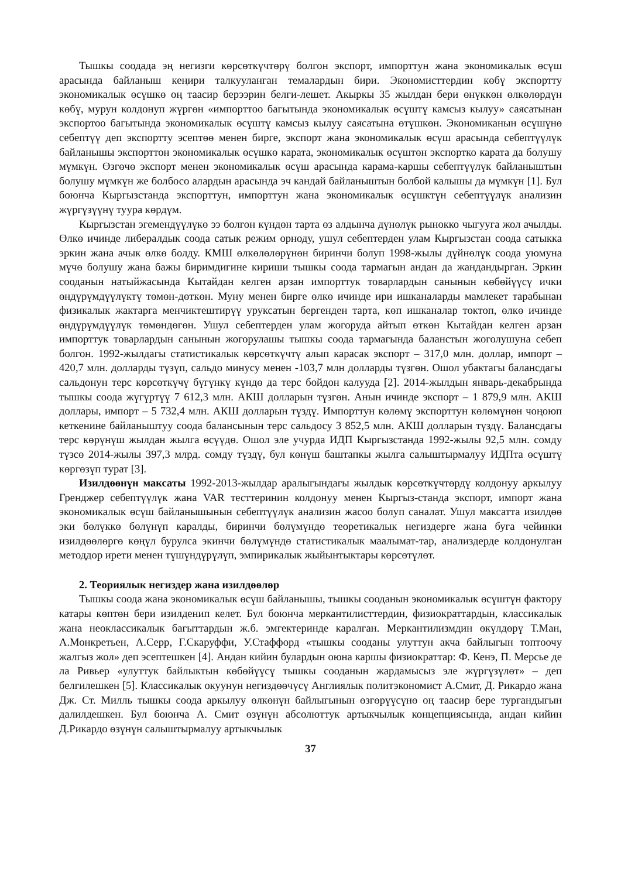Тышкы соодада эң негизги көрсөткүчтөрү болгон экспорт, импорттун жана экономикалык өсүш арасында байланыш кеңири талкууланган темалардын бири. Экономисттердин көбү экспортту экономикалык өсүшкө оң таасир берээрин белги-лешет. Акыркы 35 жылдан бери өнүккөн өлкөлөрдүн көбү, мурун колдонуп жүргөн «импорттоо багытында экономикалык өсүштү камсыз кылуу» саясатынан экспортоо багытында экономикалык өсүштү камсыз кылуу саясатына өтүшкөн. Экономиканын өсүшүнө себептүү деп экспортту эсептөө менен бирге, экспорт жана экономикалык өсүш арасында себептүүлүк байланышы экспорттон экономикалык өсүшкө карата, экономикалык өсүштөн экспортко карата да болушу мүмкүн. Өзгөчө экспорт менен экономикалык өсүш арасында карама-каршы себептүүлүк байланыштын болушу мүмкүн же болбосо алардын арасында эч кандай байланыштын болбой калышы да мүмкүн [1]. Бул боюнча Кыргызстанда экспорттун, импорттун жана экономикалык өсүшктүн себептүүлүк анализин жүргүзүүнү туура көрдүм.
Кыргызстан эгемендүүлүкө ээ болгон күндөн тарта өз алдынча дүнөлүк рынокко чыгууга жол ачылды. Өлкө ичинде либералдык соода сатык режим орноду, ушул себептерден улам Кыргызстан соода сатыкка эркин жана ачык өлкө болду. КМШ өлкөлөлөрүнөн биринчи болуп 1998-жылы дүйнөлүк соода уюмуна мүчө болушу жана бажы биримдигине кириши тышкы соода тармагын андан да жандандырган. Эркин сооданын натыйжасында Кытайдан келген арзан импорттук товарлардын санынын көбөйүүсү ички өндүрүмдүүлүктү төмөн-дөткөн. Муну менен бирге өлкө ичинде ири ишканаларды мамлекет тарабынан физикалык жактарга менчиктештирүү уруксатын бергенден тарта, көп ишканалар токтоп, өлкө ичинде өндүрүмдүүлүк төмөндөгөн. Ушул себептерден улам жогоруда айтып өткөн Кытайдан келген арзан импорттук товарлардын санынын жогорулашы тышкы соода тармагында баланстын жоголушуна себеп болгон. 1992-жылдагы статистикалык көрсөткүчтү алып карасак экспорт – 317,0 млн. доллар, импорт –420,7 млн. долларды түзүп, сальдо минусу менен -103,7 млн долларды түзгөн. Ошол убактагы балансдагы сальдонун терс көрсөткүчү бүгүнкү күндө да терс бойдон калууда [2]. 2014-жылдын январь-декабрында тышкы соода жүгүртүү 7 612,3 млн. АКШ долларын түзгөн. Анын ичинде экспорт – 1 879,9 млн. АКШ доллары, импорт – 5 732,4 млн. АКШ долларын түздү. Импорттун көлөмү экспорттун көлөмүнөн чоңоюп кеткенине байланыштуу соода балансынын терс сальдосу 3 852,5 млн. АКШ долларын түздү. Балансдагы терс көрүнүш жылдан жылга өсүүдө. Ошол эле учурда ИДП Кыргызстанда 1992-жылы 92,5 млн. сомду түзсө 2014-жылы 397,3 млрд. сомду түздү, бул көнүш баштапкы жылга салыштырмалуу ИДПта өсүштү көргөзүп турат [3].
Изилдөөнүн максаты 1992-2013-жылдар аралыгындагы жылдык көрсөткүчтөрдү колдонуу аркылуу Гренджер себептүүлүк жана VAR тесттеринин колдонуу менен Кыргыз-станда экспорт, импорт жана экономикалык өсүш байланышынын себептүүлүк анализин жасоо болуп саналат. Ушул максатта изилдөө эки бөлүккө бөлүнүп каралды, биринчи бөлүмүндө теоретикалык негиздерге жана буга чейинки изилдөөлөргө көңүл бурулса экинчи бөлүмүндө статистикалык маалымат-тар, анализдерде колдонулган методдор ирети менен түшүндүрүлүп, эмпирикалык жыйынтыктары көрсөтүлөт.
2. Теориялык негиздер жана изилдөөлөр
Тышкы соода жана экономикалык өсүш байланышы, тышкы сооданын экономикалык өсүштүн фактору катары көптөн бери изилденип келет. Бул боюнча меркантилисттердин, физиократтардын, классикалык жана неоклассикалык багыттардын ж.б. эмгектеринде каралган. Меркантилизмдин өкүлдөрү Т.Ман, А.Монкретьен, А.Серр, Г.Скаруффи, У.Стаффорд «тышкы сооданы улуттун акча байлыгын топтоочу жалгыз жол» деп эсептешкен [4]. Андан кийин булардын оюна каршы физиократтар: Ф. Кенэ, П. Мерсье де ла Ривьер «улуттук байлыктын көбөйүүсү тышкы сооданын жардамысыз эле жүргүзүлөт» – деп белгилешкен [5]. Классикалык окуунун негиздөөчүсү Англиялык политэкономист А.Смит, Д. Рикардо жана Дж. Ст. Милль тышкы соода аркылуу өлкөнүн байлыгынын өзгөрүүсүнө оң таасир бере тургандыгын далилдешкен. Бул боюнча А. Смит өзүнүн абсолюттук артыкчылык концепциясында, андан кийин Д.Рикардо өзүнүн салыштырмалуу артыкчылык
37